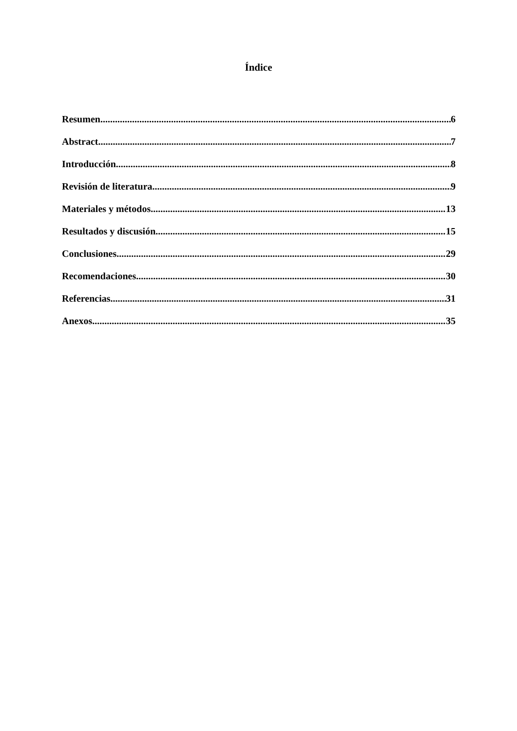Índice
Resumen 6
Abstract 7
Introducción 8
Revisión de literatura 9
Materiales y métodos 13
Resultados y discusión 15
Conclusiones 29
Recomendaciones 30
Referencias 31
Anexos 35